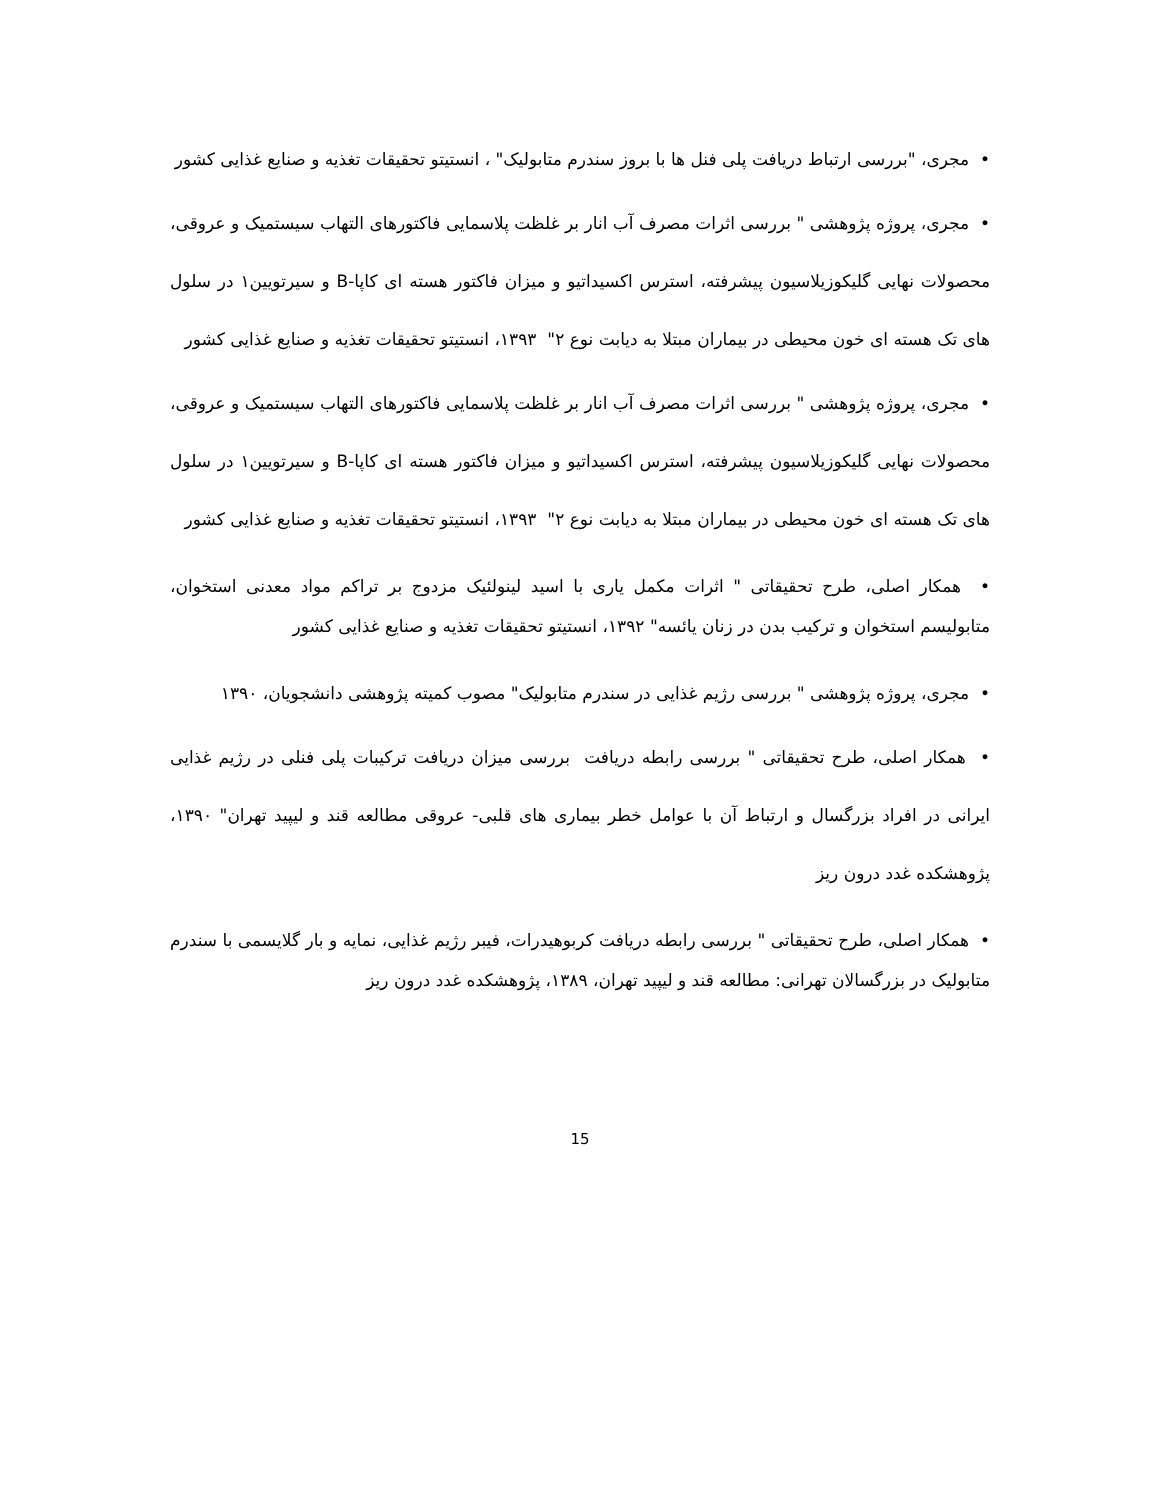• مجری، "بررسی ارتباط دریافت پلی فنل ها با بروز سندرم متابولیک" ، انستیتو تحقیقات تغذیه و صنایع غذایی کشور
• مجری، پروژه پژوهشی " بررسی اثرات مصرف آب انار بر غلظت پلاسمایی فاکتورهای التهاب سیستمیک و عروقی، محصولات نهایی گلیکوزیلاسیون پیشرفته، استرس اکسیداتیو و میزان فاکتور هسته ای کاپا-B و سیرتویین۱ در سلول های تک هسته ای خون محیطی در بیماران مبتلا به دیابت نوع ۲" ۱۳۹۳، انستیتو تحقیقات تغذیه و صنایع غذایی کشور
• مجری، پروژه پژوهشی " بررسی اثرات مصرف آب انار بر غلظت پلاسمایی فاکتورهای التهاب سیستمیک و عروقی، محصولات نهایی گلیکوزیلاسیون پیشرفته، استرس اکسیداتیو و میزان فاکتور هسته ای کاپا-B و سیرتویین۱ در سلول های تک هسته ای خون محیطی در بیماران مبتلا به دیابت نوع ۲" ۱۳۹۳، انستیتو تحقیقات تغذیه و صنایع غذایی کشور
• همکار اصلی، طرح تحقیقاتی " اثرات مکمل یاری با اسید لینولئیک مزدوج بر تراکم مواد معدنی استخوان، متابولیسم استخوان و ترکیب بدن در زنان یائسه" ۱۳۹۲، انستیتو تحقیقات تغذیه و صنایع غذایی کشور
• مجری، پروژه پژوهشی " بررسی رژیم غذایی در سندرم متابولیک" مصوب کمیته پژوهشی دانشجویان، ۱۳۹۰
• همکار اصلی، طرح تحقیقاتی " بررسی رابطه دریافت بررسی میزان دریافت ترکیبات پلی فنلی در رژیم غذایی ایرانی در افراد بزرگسال و ارتباط آن با عوامل خطر بیماری های قلبی- عروقی مطالعه قند و لیپید تهران" ۱۳۹۰، پژوهشکده غدد درون ریز
• همکار اصلی، طرح تحقیقاتی " بررسی رابطه دریافت کربوهیدرات، فیبر رژیم غذایی، نمایه و بار گلایسمی با سندرم متابولیک در بزرگسالان تهرانی: مطالعه قند و لیپید تهران، ۱۳۸۹، پژوهشکده غدد درون ریز
15